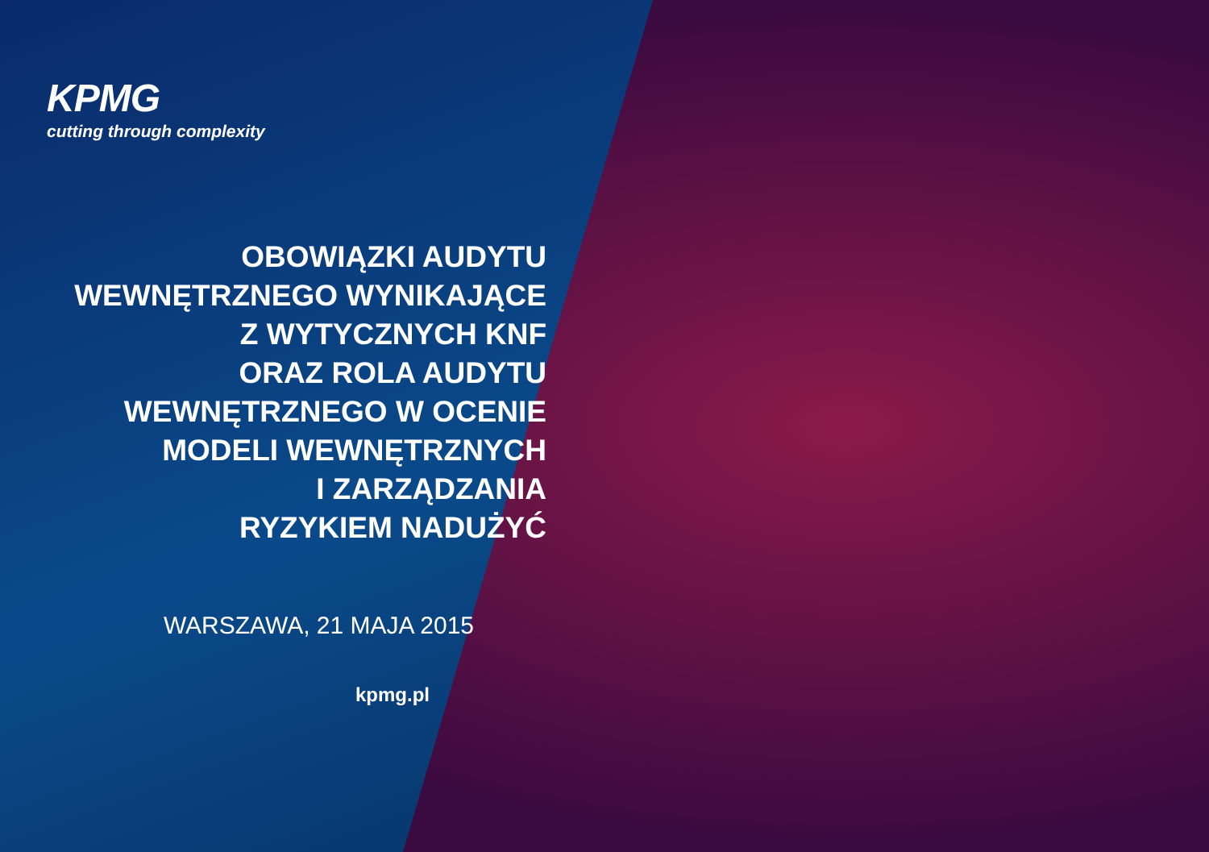KPMG
cutting through complexity
OBOWIĄZKI AUDYTU
WEWNĘTRZNEGO WYNIKAJĄCE
Z WYTYCZNYCH KNF
ORAZ ROLA AUDYTU
WEWNĘTRZNEGO W OCENIE
MODELI WEWNĘTRZNYCH
I ZARZĄDZANIA
RYZYKIEM NADUŻYĆ
WARSZAWA, 21 MAJA 2015
kpmg.pl